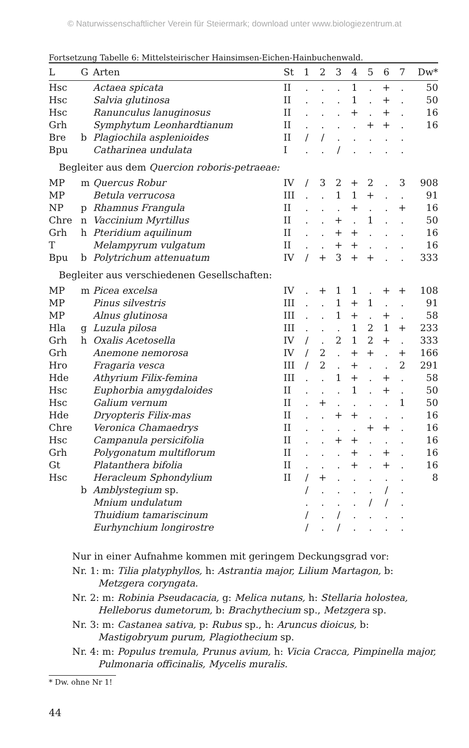© Naturwissenschaftlicher Verein für Steiermark; download unter www.biologiezentrum.at
Fortsetzung Tabelle 6: Mittelsteirischer Hainsimsen-Eichen-Hainbuchenwald.
| L | G | Arten | St | 1 | 2 | 3 | 4 | 5 | 6 | 7 | Dw* |
| --- | --- | --- | --- | --- | --- | --- | --- | --- | --- | --- | --- |
| Hsc | | Actaea spicata | II | . | . | . | 1 | . | + | . | 50 |
| Hsc | | Salvia glutinosa | II | . | . | . | 1 | . | + | . | 50 |
| Hsc | | Ranunculus lanuginosus | II | . | . | . | + | . | + | . | 16 |
| Grh | | Symphytum Leonhardtianum | II | . | . | . | . | + | + | . | 16 |
| Bre | b | Plagiochila asplenioides | II | / | / | . | . | . | . | . | |
| Bpu | | Catharinea undulata | I | . | . | / | . | . | . | . | |
| Begleiter aus dem Quercion roboris-petraeae: | | | | | | | | | | | |
| MP | m | Quercus Robur | IV | / | 3 | 2 | + | 2 | . | 3 | 908 |
| MP | | Betula verrucosa | III | . | . | 1 | 1 | + | . | . | 91 |
| NP | p | Rhamnus Frangula | II | . | . | . | + | . | . | + | 16 |
| Chre | n | Vaccinium Myrtillus | II | . | . | + | . | 1 | . | . | 50 |
| Grh | h | Pteridium aquilinum | II | . | . | + | + | . | . | . | 16 |
| T | | Melampyrum vulgatum | II | . | . | + | + | . | . | . | 16 |
| Bpu | b | Polytrichum attenuatum | IV | / | + | 3 | + | + | . | . | 333 |
| Begleiter aus verschiedenen Gesellschaften: | | | | | | | | | | | |
| MP | m | Picea excelsa | IV | . | + | 1 | 1 | . | + | + | 108 |
| MP | | Pinus silvestris | III | . | . | 1 | + | 1 | . | . | 91 |
| MP | | Alnus glutinosa | III | . | . | 1 | + | . | + | . | 58 |
| Hla | g | Luzula pilosa | III | . | . | . | 1 | 2 | 1 | + | 233 |
| Grh | h | Oxalis Acetosella | IV | / | . | 2 | 1 | 2 | + | . | 333 |
| Grh | | Anemone nemorosa | IV | / | 2 | . | + | + | . | + | 166 |
| Hro | | Fragaria vesca | III | / | 2 | . | + | . | . | 2 | 291 |
| Hde | | Athyrium Filix-femina | III | . | . | 1 | + | . | + | . | 58 |
| Hsc | | Euphorbia amygdaloides | II | . | . | . | 1 | . | + | . | 50 |
| Hsc | | Galium vernum | II | . | + | . | . | . | . | 1 | 50 |
| Hde | | Dryopteris Filix-mas | II | . | . | + | + | . | . | . | 16 |
| Chre | | Veronica Chamaedrys | II | . | . | . | . | + | + | . | 16 |
| Hsc | | Campanula persicifolia | II | . | . | + | + | . | . | . | 16 |
| Grh | | Polygonatum multiflorum | II | . | . | . | + | . | + | . | 16 |
| Gt | | Platanthera bifolia | II | . | . | . | + | . | + | . | 16 |
| Hsc | | Heracleum Sphondylium | II | / | + | . | . | . | . | . | 8 |
| | b | Amblystegium sp. | | / | . | . | . | . | / | . | |
| | | Mnium undulatum | | . | . | . | . | / | / | . | |
| | | Thuidium tamariscinum | | / | . | / | . | . | . | . | |
| | | Eurhynchium longirostre | | / | . | / | . | . | . | . | |
Nur in einer Aufnahme kommen mit geringem Deckungsgrad vor:
Nr. 1: m: Tilia platyphyllos, h: Astrantia major, Lilium Martagon, b: Metzgera coryngata.
Nr. 2: m: Robinia Pseudacacia, g: Melica nutans, h: Stellaria holostea, Helleborus dumetorum, b: Brachythecium sp., Metzgera sp.
Nr. 3: m: Castanea sativa, p: Rubus sp., h: Aruncus dioicus, b: Mastigobryum purum, Plagiothecium sp.
Nr. 4: m: Populus tremula, Prunus avium, h: Vicia Cracca, Pimpinella major, Pulmonaria officinalis, Mycelis muralis.
* Dw. ohne Nr 1!
44